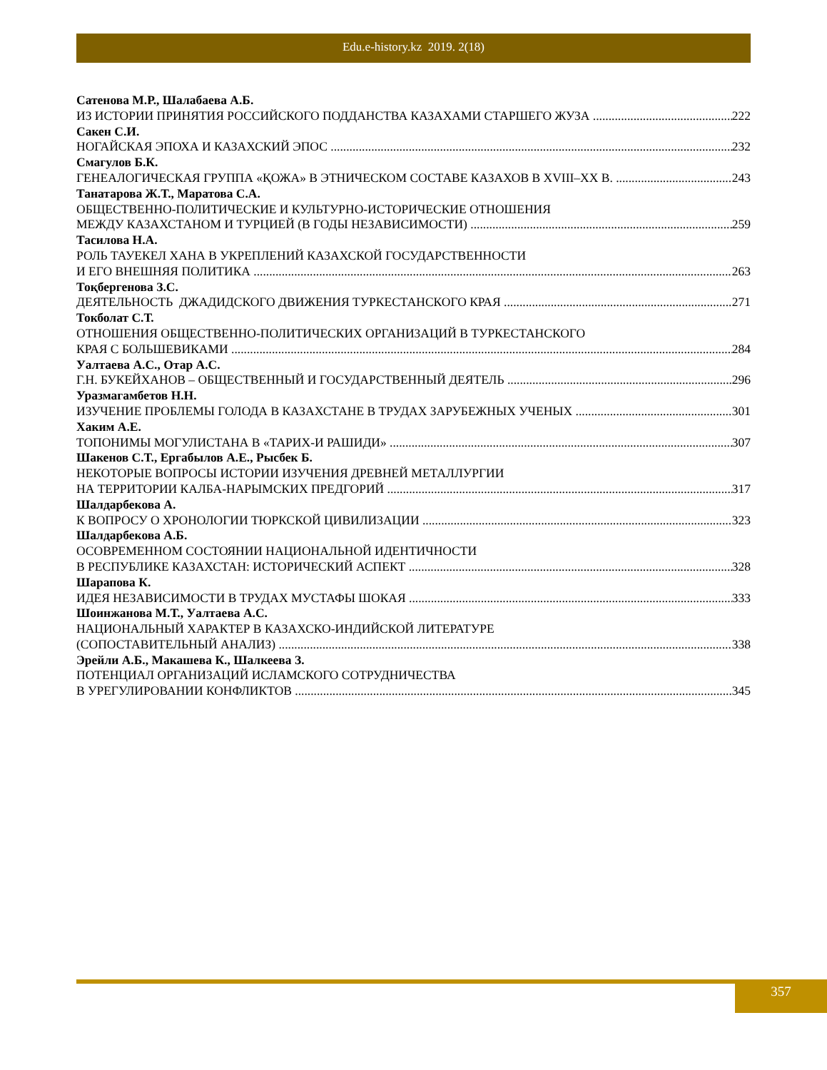Edu.e-history.kz 2019. 2(18)
Сатенова М.Р., Шалабаева А.Б.
ИЗ ИСТОРИИ ПРИНЯТИЯ РОССИЙСКОГО ПОДДАНСТВА КАЗАХАМИ СТАРШЕГО ЖУЗА 222
Сакен С.И.
НОГАЙСКАЯ ЭПОХА И КАЗАХСКИЙ ЭПОС 232
Смагулов Б.К.
ГЕНЕАЛОГИЧЕСКАЯ ГРУППА «ҚОЖА» В ЭТНИЧЕСКОМ СОСТАВЕ КАЗАХОВ В XVIII–XX В. 243
Танатарова Ж.Т., Маратова С.А.
ОБЩЕСТВЕННО-ПОЛИТИЧЕСКИЕ И КУЛЬТУРНО-ИСТОРИЧЕСКИЕ ОТНОШЕНИЯ
МЕЖДУ КАЗАХСТАНОМ И ТУРЦИЕЙ (В ГОДЫ НЕЗАВИСИМОСТИ) 259
Тасилова Н.А.
РОЛЬ ТАУЕКЕЛ ХАНА В УКРЕПЛЕНИЙ КАЗАХСКОЙ ГОСУДАРСТВЕННОСТИ
И ЕГО ВНЕШНЯЯ ПОЛИТИКА 263
Тоқбергенова З.С.
ДЕЯТЕЛЬНОСТЬ ДЖАДИДСКОГО ДВИЖЕНИЯ ТУРКЕСТАНСКОГО КРАЯ 271
Токболат С.Т.
ОТНОШЕНИЯ ОБЩЕСТВЕННО-ПОЛИТИЧЕСКИХ ОРГАНИЗАЦИЙ В ТУРКЕСТАНСКОГО
КРАЯ С БОЛЬШЕВИКАМИ 284
Уалтаева А.С., Отар А.С.
Г.Н. БУКЕЙХАНОВ – ОБЩЕСТВЕННЫЙ И ГОСУДАРСТВЕННЫЙ ДЕЯТЕЛЬ 296
Уразмагамбетов Н.Н.
ИЗУЧЕНИЕ ПРОБЛЕМЫ ГОЛОДА В КАЗАХСТАНЕ В ТРУДАХ ЗАРУБЕЖНЫХ УЧЕНЫХ 301
Хаким А.Е.
ТОПОНИМЫ МОГУЛИСТАНА В «ТАРИХ-И РАШИДИ» 307
Шакенов С.Т., Ергабылов А.Е., Рысбек Б.
НЕКОТОРЫЕ ВОПРОСЫ ИСТОРИИ ИЗУЧЕНИЯ ДРЕВНЕЙ МЕТАЛЛУРГИИ
НА ТЕРРИТОРИИ КАЛБА-НАРЫМСКИХ ПРЕДГОРИЙ 317
Шалдарбекова А.
К ВОПРОСУ О ХРОНОЛОГИИ ТЮРКСКОЙ ЦИВИЛИЗАЦИИ 323
Шалдарбекова А.Б.
ОСОВРЕМЕННОМ СОСТОЯНИИ НАЦИОНАЛЬНОЙ ИДЕНТИЧНОСТИ
В РЕСПУБЛИКЕ КАЗАХСТАН: ИСТОРИЧЕСКИЙ АСПЕКТ 328
Шарапова К.
ИДЕЯ НЕЗАВИСИМОСТИ В ТРУДАХ МУСТАФЫ ШОКАЯ 333
Шоинжанова М.Т., Уалтаева А.С.
НАЦИОНАЛЬНЫЙ ХАРАКТЕР В КАЗАХСКО-ИНДИЙСКОЙ ЛИТЕРАТУРЕ
(СОПОСТАВИТЕЛЬНЫЙ АНАЛИЗ) 338
Эрейли А.Б., Макашева К., Шалкеева З.
ПОТЕНЦИАЛ ОРГАНИЗАЦИЙ ИСЛАМСКОГО СОТРУДНИЧЕСТВА
В УРЕГУЛИРОВАНИИ КОНФЛИКТОВ 345
357